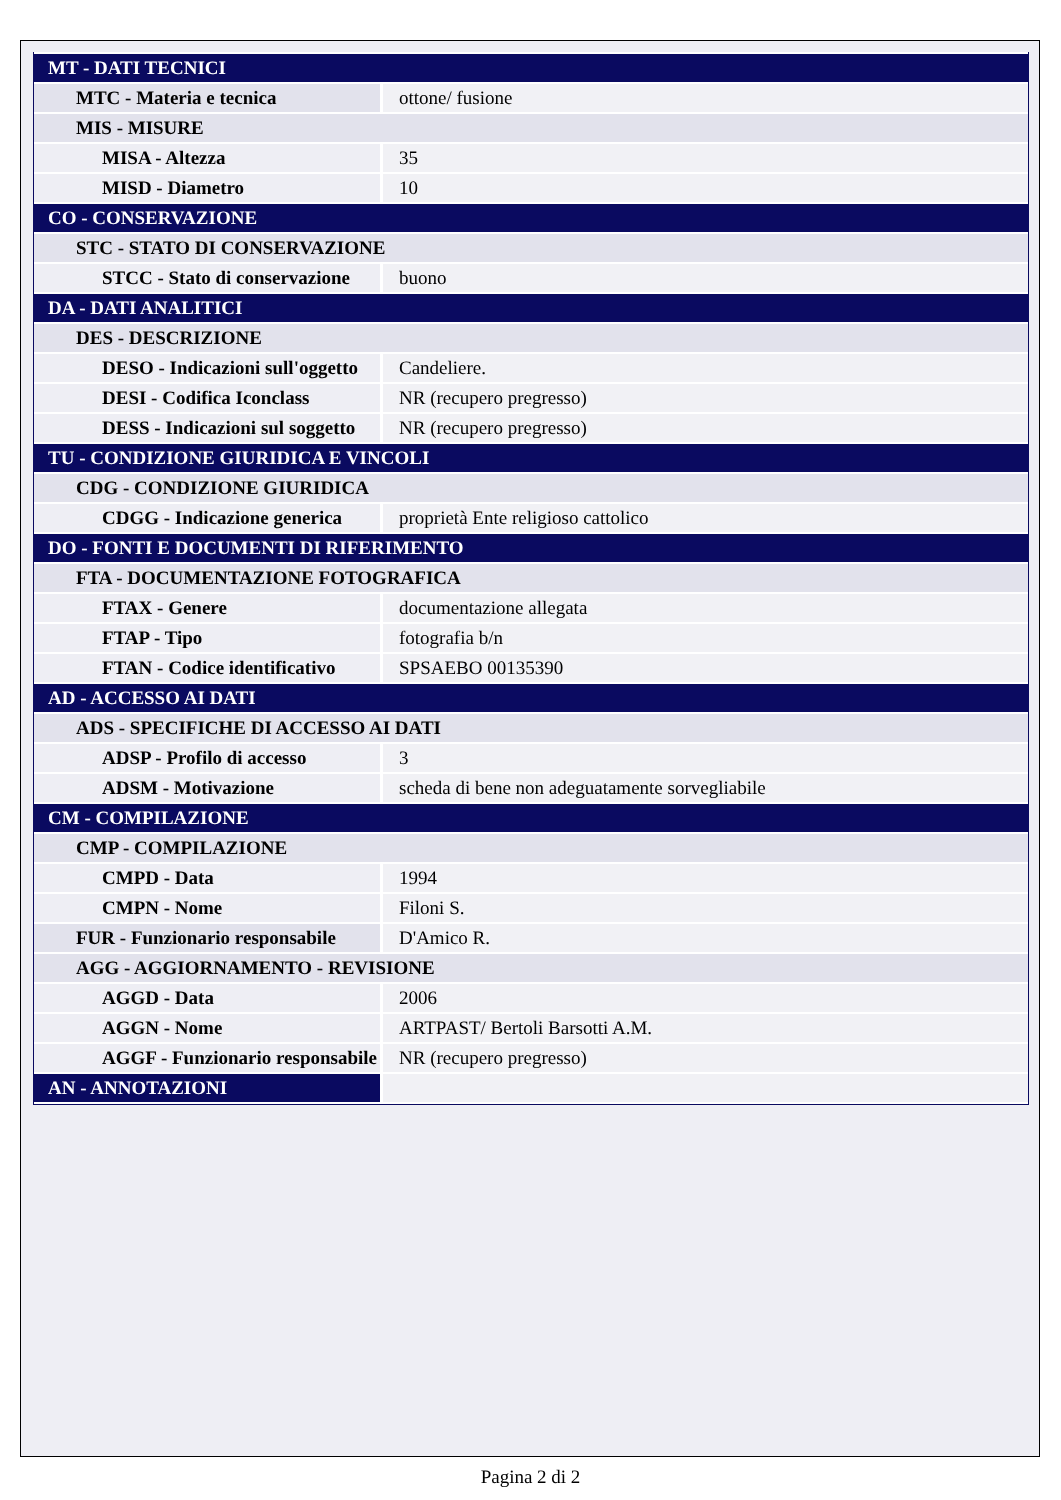| MT - DATI TECNICI | |
| MTC - Materia e tecnica | ottone/ fusione |
| MIS - MISURE | |
| MISA - Altezza | 35 |
| MISD - Diametro | 10 |
| CO - CONSERVAZIONE | |
| STC - STATO DI CONSERVAZIONE | |
| STCC - Stato di conservazione | buono |
| DA - DATI ANALITICI | |
| DES - DESCRIZIONE | |
| DESO - Indicazioni sull'oggetto | Candeliere. |
| DESI - Codifica Iconclass | NR (recupero pregresso) |
| DESS - Indicazioni sul soggetto | NR (recupero pregresso) |
| TU - CONDIZIONE GIURIDICA E VINCOLI | |
| CDG - CONDIZIONE GIURIDICA | |
| CDGG - Indicazione generica | proprietà Ente religioso cattolico |
| DO - FONTI E DOCUMENTI DI RIFERIMENTO | |
| FTA - DOCUMENTAZIONE FOTOGRAFICA | |
| FTAX - Genere | documentazione allegata |
| FTAP - Tipo | fotografia b/n |
| FTAN - Codice identificativo | SPSAEBO 00135390 |
| AD - ACCESSO AI DATI | |
| ADS - SPECIFICHE DI ACCESSO AI DATI | |
| ADSP - Profilo di accesso | 3 |
| ADSM - Motivazione | scheda di bene non adeguatamente sorvegliabile |
| CM - COMPILAZIONE | |
| CMP - COMPILAZIONE | |
| CMPD - Data | 1994 |
| CMPN - Nome | Filoni S. |
| FUR - Funzionario responsabile | D'Amico R. |
| AGG - AGGIORNAMENTO - REVISIONE | |
| AGGD - Data | 2006 |
| AGGN - Nome | ARTPAST/ Bertoli Barsotti A.M. |
| AGGF - Funzionario responsabile | NR (recupero pregresso) |
| AN - ANNOTAZIONI | |
Pagina 2 di 2